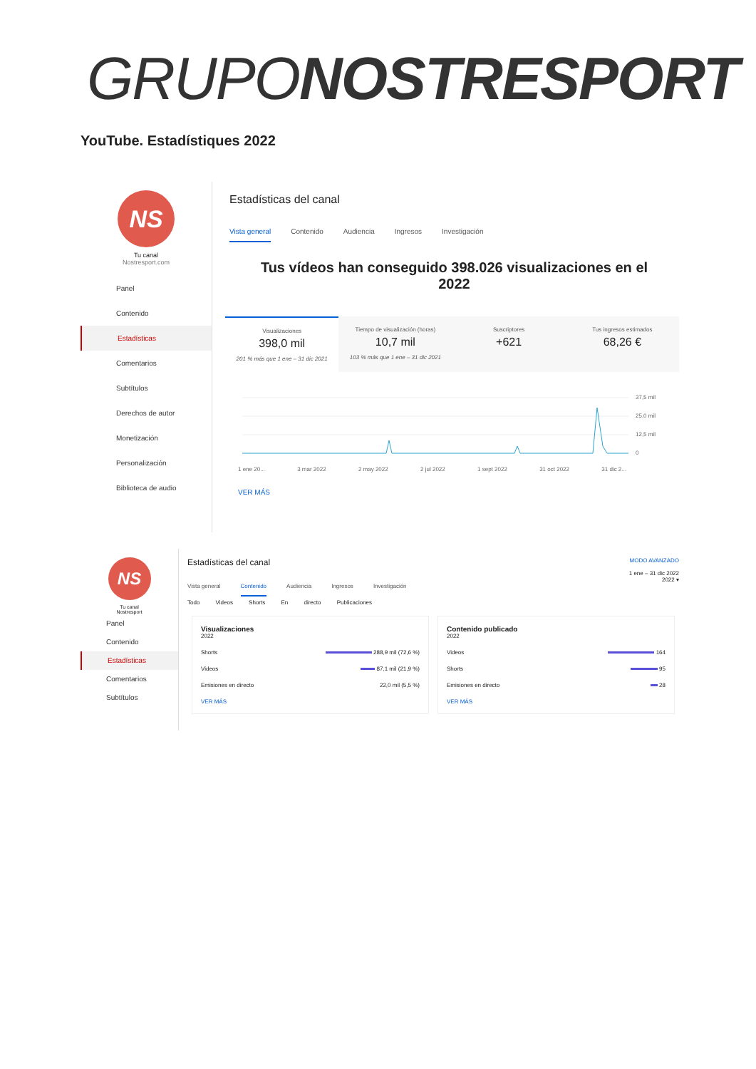GRUPONOSTRESPORT
YouTube. Estadístiques 2022
NS
Tu canal
Nostresport.com
Panel
Contenido
Estadísticas
Comentarios
Subtítulos
Derechos de autor
Monetización
Personalización
Biblioteca de audio
Estadísticas del canal
Vista general Contenido Audiencia Ingresos Investigación
Tus vídeos han conseguido 398.026 visualizaciones en el 2022
Visualizaciones
398,0 mil
201 % más que 1 ene – 31 dic 2021
Tiempo de visualización (horas)
10,7 mil
103 % más que 1 ene – 31 dic 2021
Suscriptores
+621
Tus ingresos estimados
68,26 €
37,5 mil
25,0 mil
12,5 mil
0
1 ene 20... 3 mar 2022 2 may 2022 2 jul 2022 1 sept 2022 31 oct 2022 31 dic 2...
VER MÁS
NS
Tu canal
Nostresport
Panel
Contenido
Estadísticas
Comentarios
Subtítulos
Estadísticas del canal
MODO AVANZADO
1 ene – 31 dic 2022
2022 ▾
Vista general Contenido Audiencia Ingresos Investigación
Todo Videos Shorts En directo Publicaciones
Visualizaciones
2022
Shorts 288,9 mil (72,6 %)
Videos 87,1 mil (21,9 %)
Emisiones en directo 22,0 mil (5,5 %)
VER MÁS
Contenido publicado
2022
Videos 164
Shorts 95
Emisiones en directo 28
VER MÁS